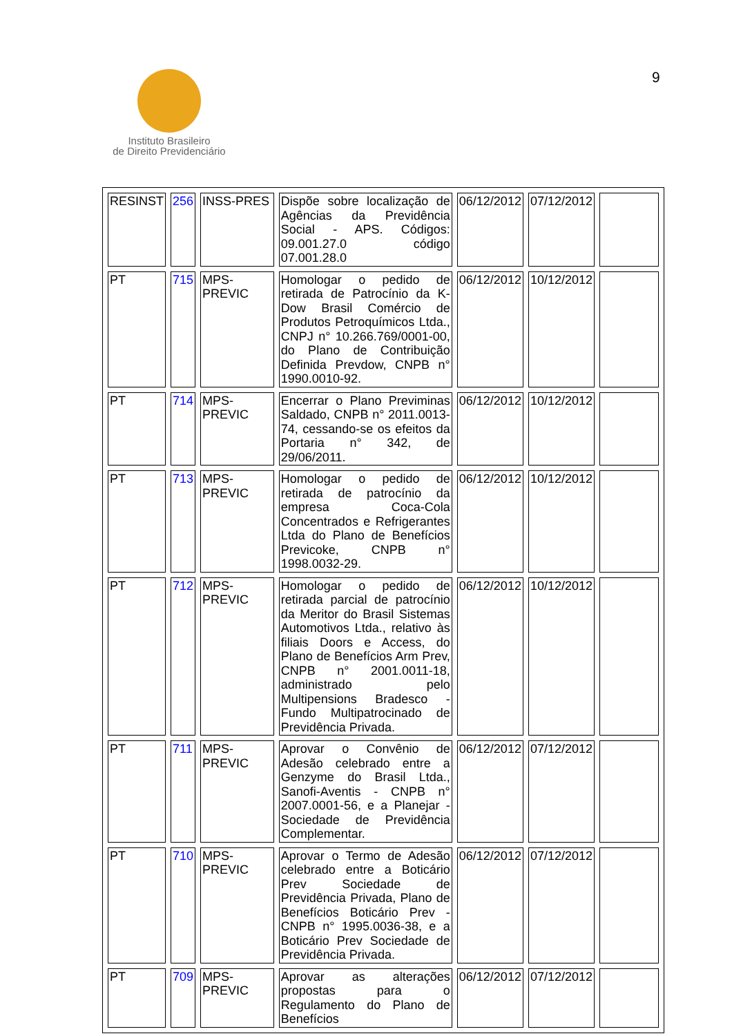Instituto Brasileiro
de Direito Previdenciário
9
| RESINST | 256 | INSS-PRES | Dispõe sobre localização de Agências da Previdência Social - APS. Códigos: 09.001.27.0 código 07.001.28.0 | 06/12/2012 | 07/12/2012 | |
| PT | 715 | MPS-PREVIC | Homologar o pedido de retirada de Patrocínio da K-Dow Brasil Comércio de Produtos Petroquímicos Ltda., CNPJ n° 10.266.769/0001-00, do Plano de Contribuição Definida Prevdow, CNPB n° 1990.0010-92. | 06/12/2012 | 10/12/2012 | |
| PT | 714 | MPS-PREVIC | Encerrar o Plano Previminas Saldado, CNPB n° 2011.0013-74, cessando-se os efeitos da Portaria n° 342, de 29/06/2011. | 06/12/2012 | 10/12/2012 | |
| PT | 713 | MPS-PREVIC | Homologar o pedido de retirada de patrocínio da empresa Coca-Cola Concentrados e Refrigerantes Ltda do Plano de Benefícios Previcoke, CNPB n° 1998.0032-29. | 06/12/2012 | 10/12/2012 | |
| PT | 712 | MPS-PREVIC | Homologar o pedido de retirada parcial de patrocínio da Meritor do Brasil Sistemas Automotivos Ltda., relativo às filiais Doors e Access, do Plano de Benefícios Arm Prev, CNPB n° 2001.0011-18, administrado pelo Multipensions Bradesco - Fundo Multipatrocinado de Previdência Privada. | 06/12/2012 | 10/12/2012 | |
| PT | 711 | MPS-PREVIC | Aprovar o Convênio de Adesão celebrado entre a Genzyme do Brasil Ltda., Sanofi-Aventis - CNPB n° 2007.0001-56, e a Planejar - Sociedade de Previdência Complementar. | 06/12/2012 | 07/12/2012 | |
| PT | 710 | MPS-PREVIC | Aprovar o Termo de Adesão celebrado entre a Boticário Prev Sociedade de Previdência Privada, Plano de Benefícios Boticário Prev - CNPB n° 1995.0036-38, e a Boticário Prev Sociedade de Previdência Privada. | 06/12/2012 | 07/12/2012 | |
| PT | 709 | MPS-PREVIC | Aprovar as alterações propostas para o Regulamento do Plano de Benefícios | 06/12/2012 | 07/12/2012 | |